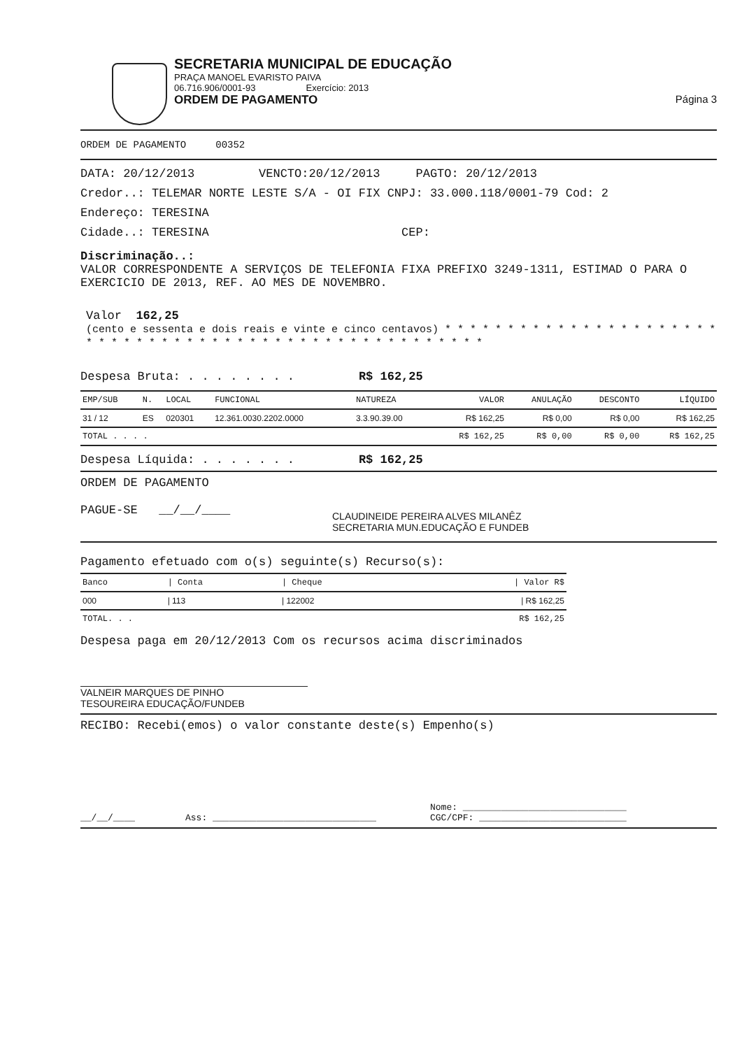SECRETARIA MUNICIPAL DE EDUCAÇÃO
PRAÇA MANOEL EVARISTO PAIVA
06.716.906/0001-93 Exercício: 2013
ORDEM DE PAGAMENTO Página 3
ORDEM DE PAGAMENTO 00352
DATA: 20/12/2013 VENCTO:20/12/2013 PAGTO: 20/12/2013
Credor..: TELEMAR NORTE LESTE S/A - OI FIX CNPJ: 33.000.118/0001-79 Cod: 2
Endereço: TERESINA
Cidade..: TERESINA CEP:
Discriminação..:
VALOR CORRESPONDENTE A SERVIÇOS DE TELEFONIA FIXA PREFIXO 3249-1311, ESTIMAD O PARA O EXERCICIO DE 2013, REF. AO MES DE NOVEMBRO.
Valor 162,25
(cento e sessenta e dois reais e vinte e cinco centavos) * * * * * * * * * * * * * * * * * * * * * * * * * * * * * * * * * * * * * * * * * * * * * * * * * * * * * *
Despesa Bruta: . . . . . . . . R$ 162,25
| EMP/SUB | N. | LOCAL | FUNCIONAL | NATUREZA | VALOR | ANULAÇÃO | DESCONTO | LÍQUIDO |
| --- | --- | --- | --- | --- | --- | --- | --- | --- |
| 31 / 12 | ES | 020301 | 12.361.0030.2202.0000 | 3.3.90.39.00 | R$ 162,25 | R$ 0,00 | R$ 0,00 | R$ 162,25 |
| TOTAL . . . . | | | | | R$ 162,25 | R$ 0,00 | R$ 0,00 | R$ 162,25 |
Despesa Líquida: . . . . . . . R$ 162,25
ORDEM DE PAGAMENTO
PAGUE-SE __/__/____
CLAUDINEIDE PEREIRA ALVES MILANÊZ
SECRETARIA MUN.EDUCAÇÃO E FUNDEB
Pagamento efetuado com o(s) seguinte(s) Recurso(s):
| Banco | / Conta | / Cheque | / Valor R$ |
| --- | --- | --- | --- |
| 000 | / 113 | / 122002 | / R$ 162,25 |
| TOTAL. . . | | | R$ 162,25 |
Despesa paga em 20/12/2013 Com os recursos acima discriminados
VALNEIR MARQUES DE PINHO
TESOUREIRA EDUCAÇÃO/FUNDEB
RECIBO: Recebi(emos) o valor constante deste(s) Empenho(s)
__/__/____ Ass: ______________________________ Nome: ______________________________
CGC/CPF: ___________________________